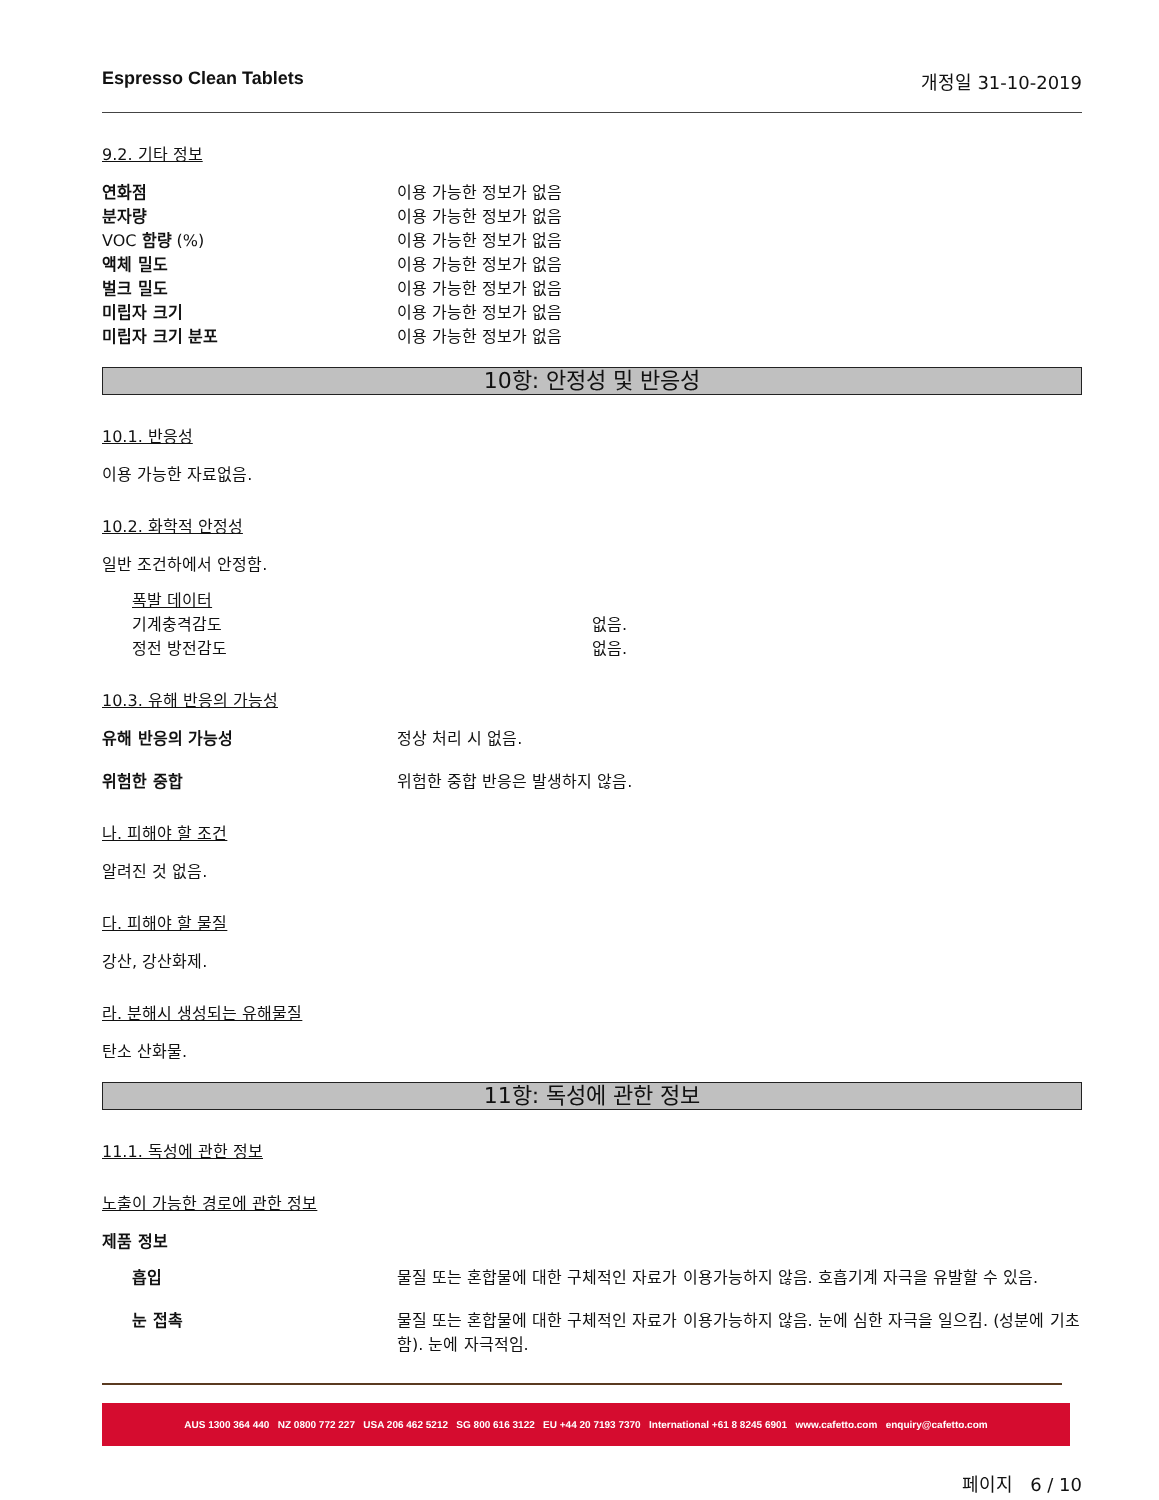Espresso Clean Tablets 개정일 31-10-2019
9.2. 기타 정보
연화점 이용 가능한 정보가 없음
분자량 이용 가능한 정보가 없음
VOC 함량 (%) 이용 가능한 정보가 없음
액체 밀도 이용 가능한 정보가 없음
벌크 밀도 이용 가능한 정보가 없음
미립자 크기 이용 가능한 정보가 없음
미립자 크기 분포 이용 가능한 정보가 없음
10항: 안정성 및 반응성
10.1. 반응성
이용 가능한 자료없음.
10.2. 화학적 안정성
일반 조건하에서 안정함.
폭발 데이터
기계충격감도 없음.
정전 방전감도 없음.
10.3. 유해 반응의 가능성
유해 반응의 가능성 정상 처리 시 없음.
위험한 중합 위험한 중합 반응은 발생하지 않음.
나. 피해야 할 조건
알려진 것 없음.
다. 피해야 할 물질
강산, 강산화제.
라. 분해시 생성되는 유해물질
탄소 산화물.
11항: 독성에 관한 정보
11.1. 독성에 관한 정보
노출이 가능한 경로에 관한 정보
제품 정보
흡입 물질 또는 혼합물에 대한 구체적인 자료가 이용가능하지 않음. 호흡기계 자극을 유발할 수 있음.
눈 접촉 물질 또는 혼합물에 대한 구체적인 자료가 이용가능하지 않음. 눈에 심한 자극을 일으킴. (성분에 기초함). 눈에 자극적임.
AUS 1300 364 440 NZ 0800 772 227 USA 206 462 5212 SG 800 616 3122 EU +44 20 7193 7370 International +61 8 8245 6901 www.cafetto.com enquiry@cafetto.com
페이지 6 / 10